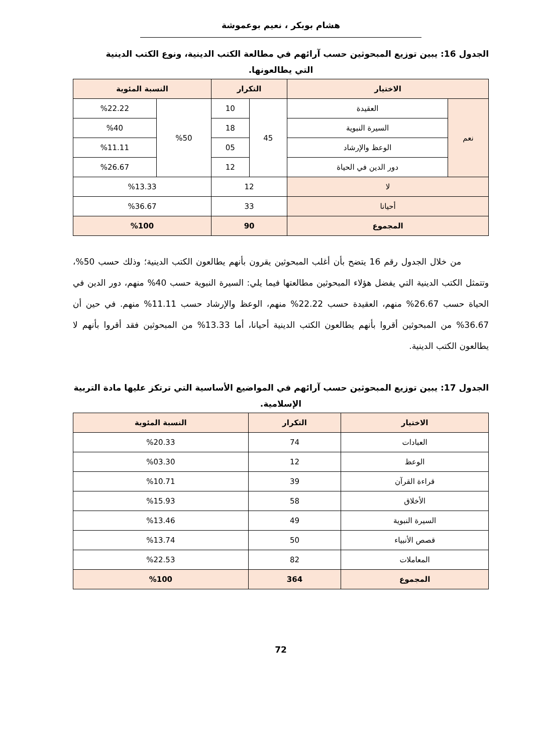هشام بوبكر ، نعيم بوعموشة
الجدول 16: يبين توزيع المبحوثين حسب آرائهم في مطالعة الكتب الدينية، ونوع الكتب الدينية
التي يطالعونها.
| الاختيار | | التكرار | | النسبة المئوية | |
| --- | --- | --- | --- | --- | --- |
| نعم | العقيدة | 45 | 10 | %50 | %22.22 |
| | السيرة النبوية | | 18 | | %40 |
| | الوعظ والإرشاد | | 05 | | %11.11 |
| | دور الدين في الحياة | | 12 | | %26.67 |
| لا | | 12 | | %13.33 | |
| أحيانا | | 33 | | %36.67 | |
| المجموع | | 90 | | %100 | |
من خلال الجدول رقم 16 يتضح بأن أغلب المبحوثين يقرون بأنهم يطالعون الكتب الدينية؛ وذلك حسب 50%، وتتمثل الكتب الدينية التي يفضل هؤلاء المبحوثين مطالعتها فيما يلي: السيرة النبوية حسب 40% منهم، دور الدين في الحياة حسب 26.67% منهم، العقيدة حسب 22.22% منهم، الوعظ والإرشاد حسب 11.11% منهم. في حين أن 36.67% من المبحوثين أقروا بأنهم يطالعون الكتب الدينية أحيانا، أما 13.33% من المبحوثين فقد أقروا بأنهم لا يطالعون الكتب الدينية.
الجدول 17: يبين توزيع المبحوثين حسب آرائهم في المواضيع الأساسية التي ترتكز عليها مادة التربية
الإسلامية.
| الاختيار | التكرار | النسبة المئوية |
| --- | --- | --- |
| العبادات | 74 | %20.33 |
| الوعظ | 12 | %03.30 |
| قراءة القرآن | 39 | %10.71 |
| الأخلاق | 58 | %15.93 |
| السيرة النبوية | 49 | %13.46 |
| قصص الأنبياء | 50 | %13.74 |
| المعاملات | 82 | %22.53 |
| المجموع | 364 | %100 |
72